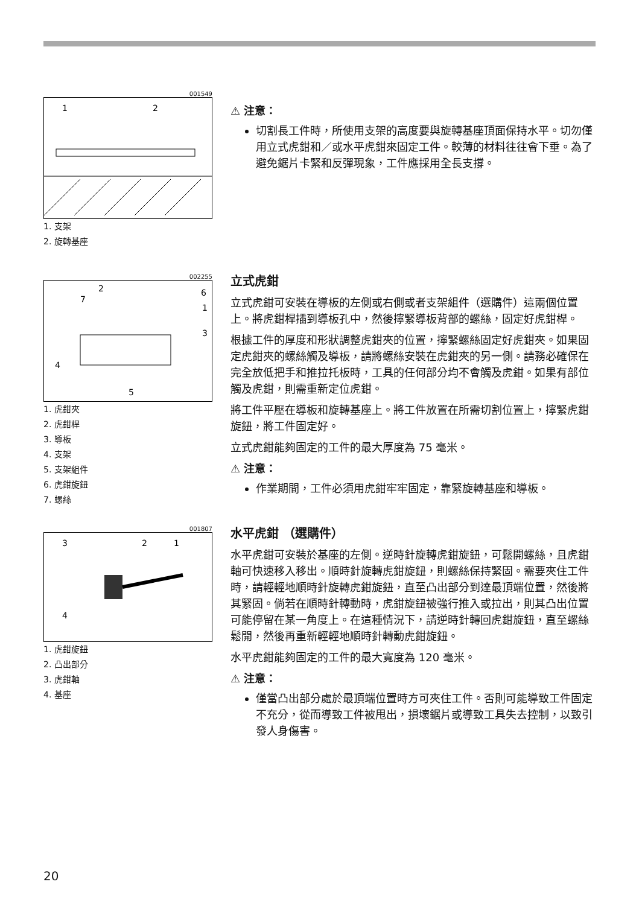001549
1
2
1. 支架
2. 旋轉基座
⚠ 注意：
切割長工件時，所使用支架的高度要與旋轉基座頂面保持水平。切勿僅用立式虎鉗和／或水平虎鉗來固定工件。較薄的材料往往會下垂。為了避免鋸片卡緊和反彈現象，工件應採用全長支撐。
002255
2
7
6
1
3
4
5
1. 虎鉗夾
2. 虎鉗桿
3. 導板
4. 支架
5. 支架組件
6. 虎鉗旋鈕
7. 螺絲
立式虎鉗
立式虎鉗可安裝在導板的左側或右側或者支架組件（選購件）這兩個位置上。將虎鉗桿插到導板孔中，然後擰緊導板背部的螺絲，固定好虎鉗桿。
根據工件的厚度和形狀調整虎鉗夾的位置，擰緊螺絲固定好虎鉗夾。如果固定虎鉗夾的螺絲觸及導板，請將螺絲安裝在虎鉗夾的另一側。請務必確保在完全放低把手和推拉托板時，工具的任何部分均不會觸及虎鉗。如果有部位觸及虎鉗，則需重新定位虎鉗。
將工件平壓在導板和旋轉基座上。將工件放置在所需切割位置上，擰緊虎鉗旋鈕，將工件固定好。
立式虎鉗能夠固定的工件的最大厚度為 75 毫米。
⚠ 注意：
作業期間，工件必須用虎鉗牢牢固定，靠緊旋轉基座和導板。
001807
3
2
1
4
1. 虎鉗旋鈕
2. 凸出部分
3. 虎鉗軸
4. 基座
水平虎鉗 （選購件）
水平虎鉗可安裝於基座的左側。逆時針旋轉虎鉗旋鈕，可鬆開螺絲，且虎鉗軸可快速移入移出。順時針旋轉虎鉗旋鈕，則螺絲保持緊固。需要夾住工件時，請輕輕地順時針旋轉虎鉗旋鈕，直至凸出部分到達最頂端位置，然後將其緊固。倘若在順時針轉動時，虎鉗旋鈕被強行推入或拉出，則其凸出位置可能停留在某一角度上。在這種情況下，請逆時針轉回虎鉗旋鈕，直至螺絲鬆開，然後再重新輕輕地順時針轉動虎鉗旋鈕。
水平虎鉗能夠固定的工件的最大寬度為 120 毫米。
⚠ 注意：
僅當凸出部分處於最頂端位置時方可夾住工件。否則可能導致工件固定不充分，從而導致工件被甩出，損壞鋸片或導致工具失去控制，以致引發人身傷害。
20